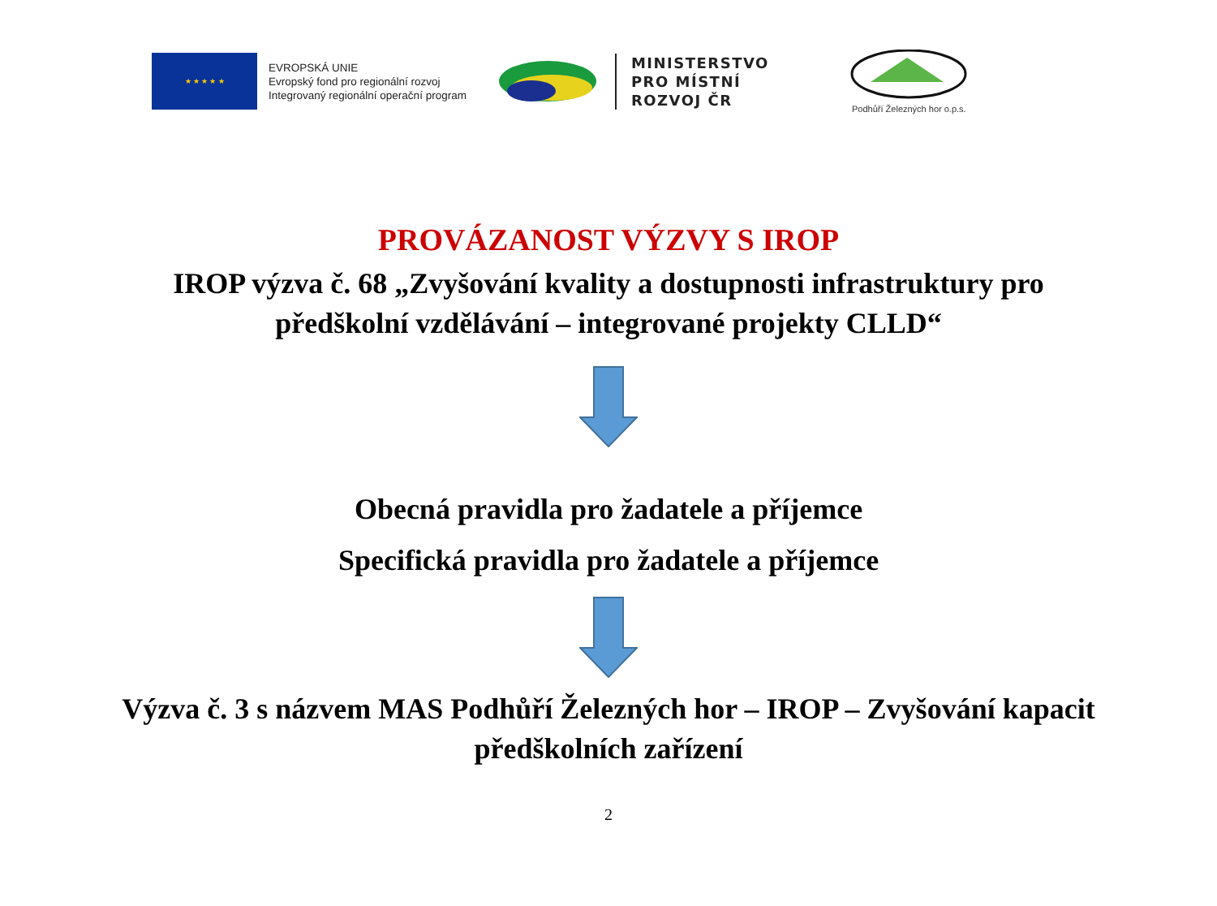★ ★ ★ ★ ★
EVROPSKÁ UNIE
Evropský fond pro regionální rozvoj
Integrovaný regionální operační program
MINISTERSTVO
PRO MÍSTNÍ
ROZVOJ ČR
Podhůří Železných hor o.p.s.
PROVÁZANOST VÝZVY S IROP
IROP výzva č. 68 „Zvyšování kvality a dostupnosti infrastruktury pro předškolní vzdělávání – integrované projekty CLLD“
Obecná pravidla pro žadatele a příjemce
Specifická pravidla pro žadatele a příjemce
Výzva č. 3 s názvem MAS Podhůří Železných hor – IROP – Zvyšování kapacit předškolních zařízení
2